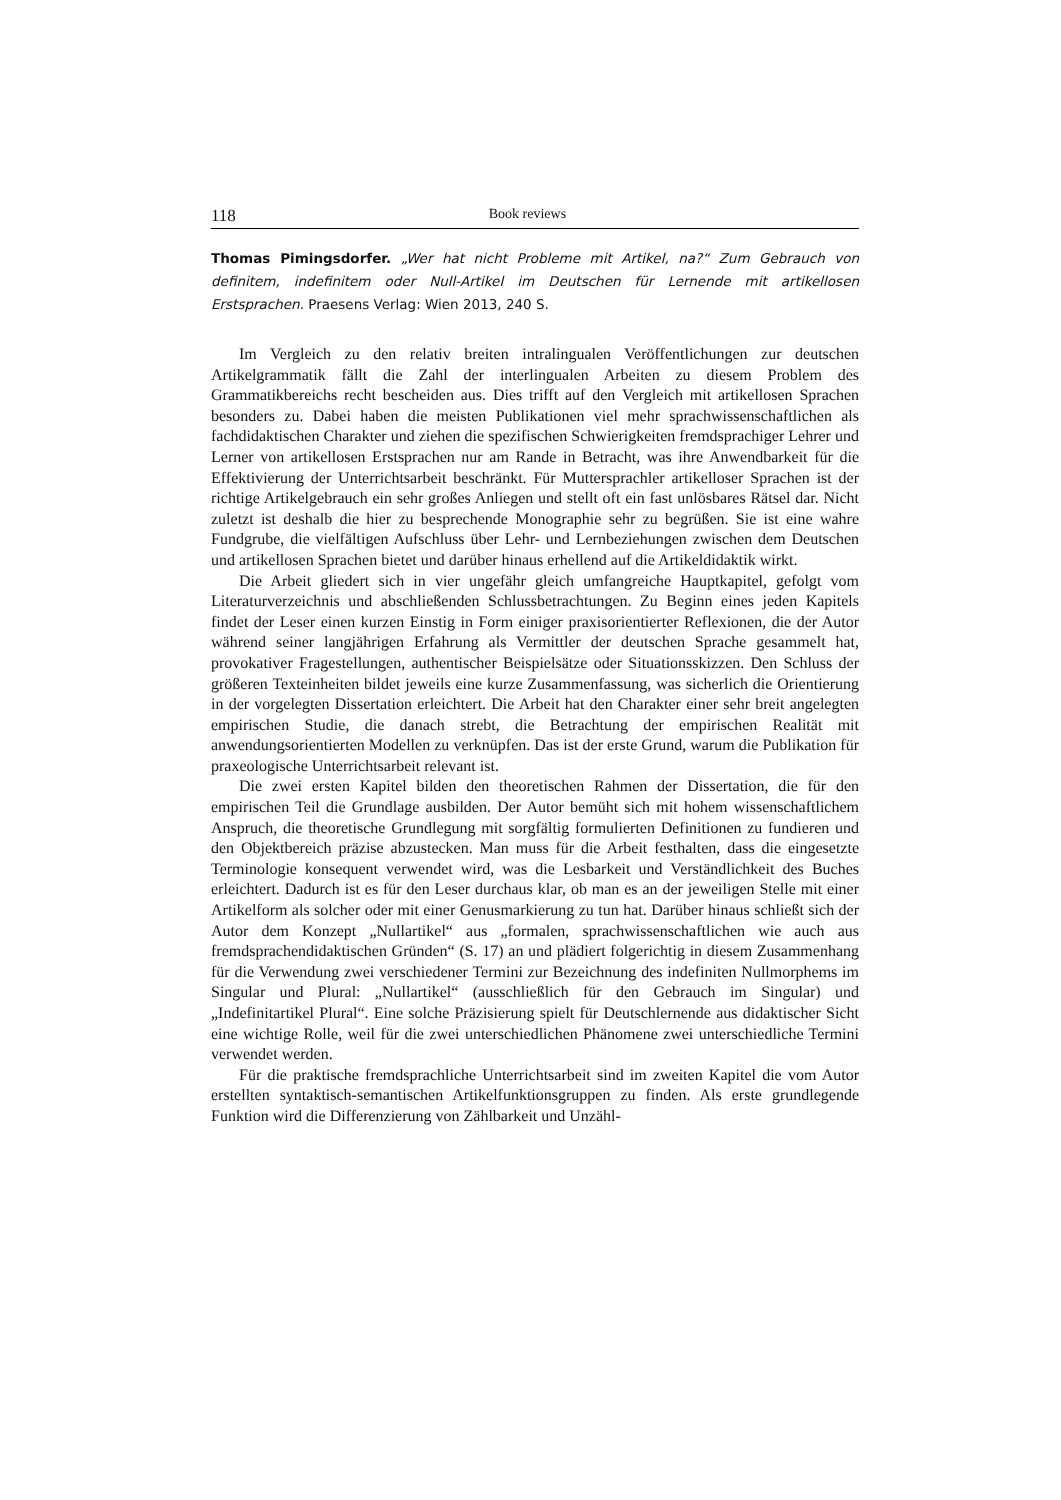118 Book reviews
Thomas Pimingsdorfer. „Wer hat nicht Probleme mit Artikel, na?“ Zum Gebrauch von definitem, indefinitem oder Null-Artikel im Deutschen für Lernende mit artikellosen Erstsprachen. Praesens Verlag: Wien 2013, 240 S.
Im Vergleich zu den relativ breiten intralingualen Veröffentlichungen zur deutschen Artikelgrammatik fällt die Zahl der interlingualen Arbeiten zu diesem Problem des Grammatikbereichs recht bescheiden aus. Dies trifft auf den Vergleich mit artikellosen Sprachen besonders zu. Dabei haben die meisten Publikationen viel mehr sprachwissenschaftlichen als fachdidaktischen Charakter und ziehen die spezifischen Schwierigkeiten fremdsprachiger Lehrer und Lerner von artikellosen Erstsprachen nur am Rande in Betracht, was ihre Anwendbarkeit für die Effektivierung der Unterrichtsarbeit beschränkt. Für Muttersprachler artikelloser Sprachen ist der richtige Artikelgebrauch ein sehr großes Anliegen und stellt oft ein fast unlösbares Rätsel dar. Nicht zuletzt ist deshalb die hier zu besprechende Monographie sehr zu begrüßen. Sie ist eine wahre Fundgrube, die vielfältigen Aufschluss über Lehr- und Lernbeziehungen zwischen dem Deutschen und artikellosen Sprachen bietet und darüber hinaus erhellend auf die Artikeldidaktik wirkt.
Die Arbeit gliedert sich in vier ungefähr gleich umfangreiche Hauptkapitel, gefolgt vom Literaturverzeichnis und abschließenden Schlussbetrachtungen. Zu Beginn eines jeden Kapitels findet der Leser einen kurzen Einstig in Form einiger praxisorientierter Reflexionen, die der Autor während seiner langjährigen Erfahrung als Vermittler der deutschen Sprache gesammelt hat, provokativer Fragestellungen, authentischer Beispielsätze oder Situationsskizzen. Den Schluss der größeren Texteinheiten bildet jeweils eine kurze Zusammenfassung, was sicherlich die Orientierung in der vorgelegten Dissertation erleichtert. Die Arbeit hat den Charakter einer sehr breit angelegten empirischen Studie, die danach strebt, die Betrachtung der empirischen Realität mit anwendungsorientierten Modellen zu verknüpfen. Das ist der erste Grund, warum die Publikation für praxeologische Unterrichtsarbeit relevant ist.
Die zwei ersten Kapitel bilden den theoretischen Rahmen der Dissertation, die für den empirischen Teil die Grundlage ausbilden. Der Autor bemüht sich mit hohem wissenschaftlichem Anspruch, die theoretische Grundlegung mit sorgfältig formulierten Definitionen zu fundieren und den Objektbereich präzise abzustecken. Man muss für die Arbeit festhalten, dass die eingesetzte Terminologie konsequent verwendet wird, was die Lesbarkeit und Verständlichkeit des Buches erleichtert. Dadurch ist es für den Leser durchaus klar, ob man es an der jeweiligen Stelle mit einer Artikelform als solcher oder mit einer Genusmarkierung zu tun hat. Darüber hinaus schließt sich der Autor dem Konzept „Nullartikel“ aus „formalen, sprachwissenschaftlichen wie auch aus fremdsprachendidaktischen Gründen“ (S. 17) an und plädiert folgerichtig in diesem Zusammenhang für die Verwendung zwei verschiedener Termini zur Bezeichnung des indefiniten Nullmorphems im Singular und Plural: „Nullartikel“ (ausschließlich für den Gebrauch im Singular) und „Indefinitartikel Plural“. Eine solche Präzisierung spielt für Deutschlernende aus didaktischer Sicht eine wichtige Rolle, weil für die zwei unterschiedlichen Phänomene zwei unterschiedliche Termini verwendet werden.
Für die praktische fremdsprachliche Unterrichtsarbeit sind im zweiten Kapitel die vom Autor erstellten syntaktisch-semantischen Artikelfunktionsgruppen zu finden. Als erste grundlegende Funktion wird die Differenzierung von Zählbarkeit und Unzähl-